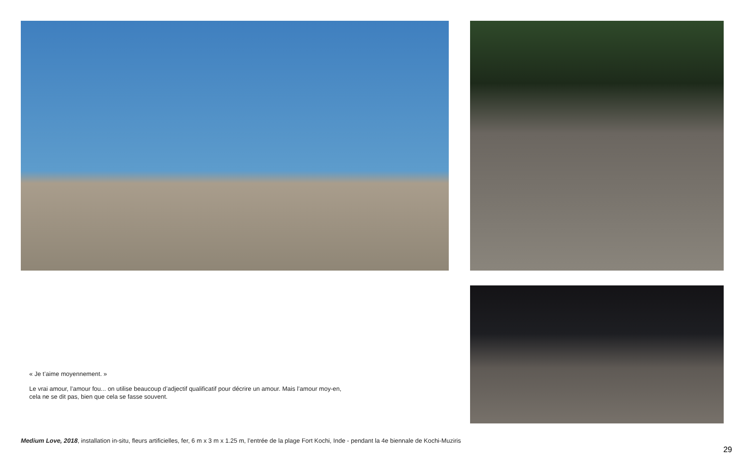« Je t’aime moyennement. »
Le vrai amour, l’amour fou... on utilise beaucoup d’adjectif qualificatif pour décrire un amour. Mais l’amour moy-en, cela ne se dit pas, bien que cela se fasse souvent.
Medium Love, 2018, installation in-situ, fleurs artificielles, fer, 6 m x 3 m x 1.25 m, l’entrée de la plage Fort Kochi, Inde - pendant la 4e biennale de Kochi-Muziris
29